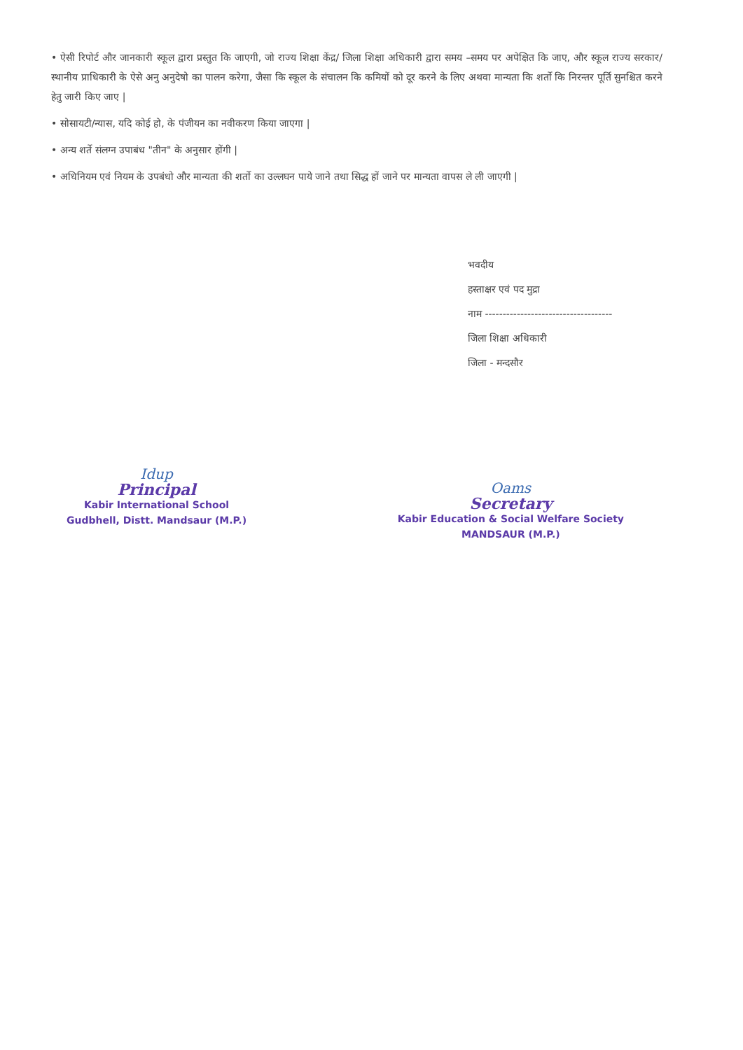• ऐसी रिपोर्ट और जानकारी स्कूल द्वारा प्रस्तुत कि जाएगी, जो राज्य शिक्षा केंद्र/ जिला शिक्षा अधिकारी द्वारा समय –समय पर अपेक्षित कि जाए, और स्कूल राज्य सरकार/स्थानीय प्राधिकारी के ऐसे अनु अनुदेषो का पालन करेगा, जैसा कि स्कूल के संचालन कि कमियों को दूर करने के लिए अथवा मान्यता कि शर्तो कि निरन्तर पूर्ति सुनश्चित करने हेतु जारी किए जाए |
• सोसायटी/न्यास, यदि कोई हो, के पंजीयन का नवीकरण किया जाएगा |
• अन्य शर्ते संलग्न उपाबंध "तीन" के अनुसार होंगी |
• अधिनियम एवं नियम के उपबंधो और मान्यता की शर्तो का उल्लघन पाये जाने तथा सिद्ध हों जाने पर मान्यता वापस ले ली जाएगी |
भवदीय
हस्ताक्षर एवं पद मुद्रा
नाम ------------------------------------
जिला शिक्षा अधिकारी
जिला - मन्दसौर
Idup
Principal
Kabir International School
Gudbhell, Distt. Mandsaur (M.P.)
Oams
Secretary
Kabir Education & Social Welfare Society
MANDSAUR (M.P.)